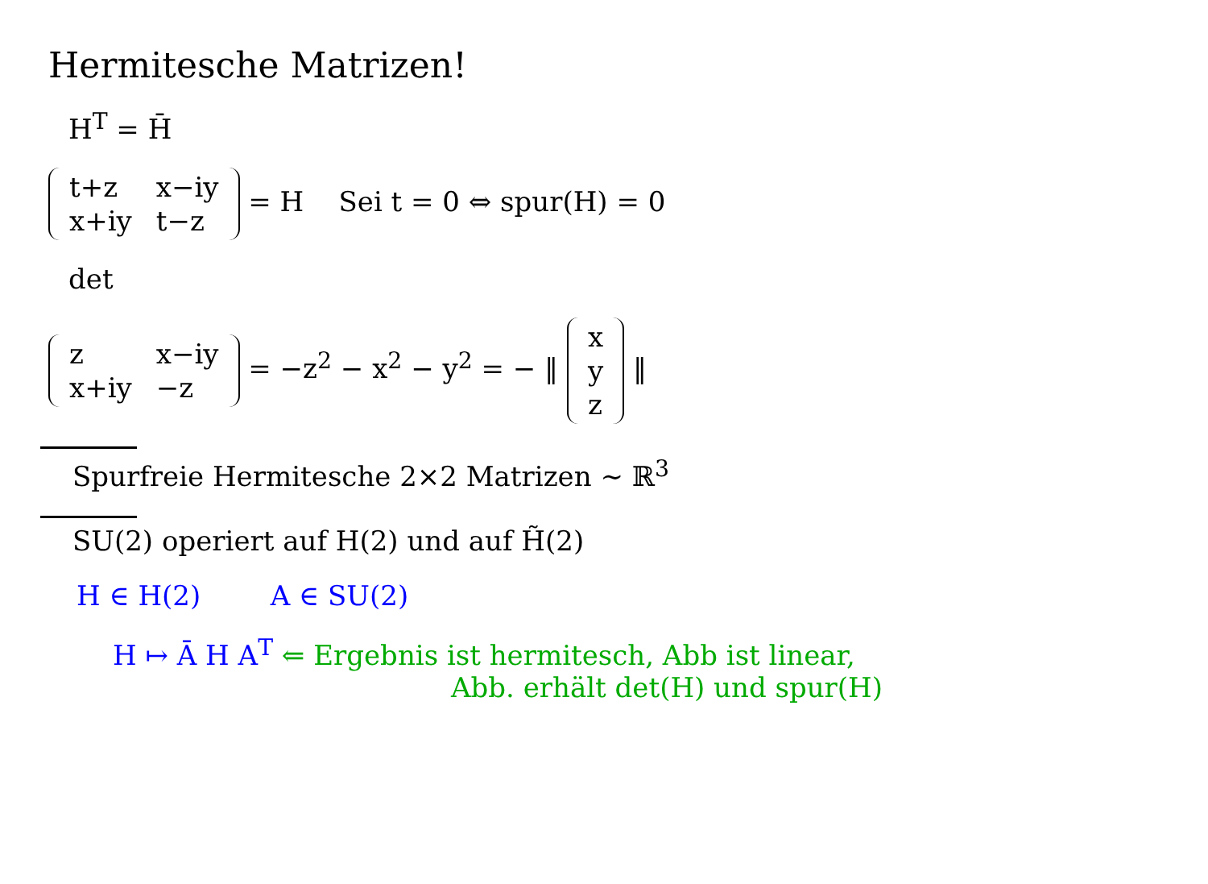Hermitesche Matrizen!
H<sup>T</sup> = H̄
| t+z | x−iy |
| x+iy | t−z |
= H Sei t = 0 ⇔ spur(H) = 0
det
| z | x−iy |
| x+iy | −z |
= −z<sup>2</sup> − x<sup>2</sup> − y<sup>2</sup> = − ‖
| x |
| y |
| z |
‖
Spurfreie Hermitesche 2×2 Matrizen ∼ ℝ<sup>3</sup>
SU(2) operiert auf H(2) und auf H̃(2)
H ∈ H(2) A ∈ SU(2)
H ↦ Ā H A<sup>T</sup> ⇐ Ergebnis ist hermitesch, Abb ist linear,
Abb. erhält det(H) und spur(H)